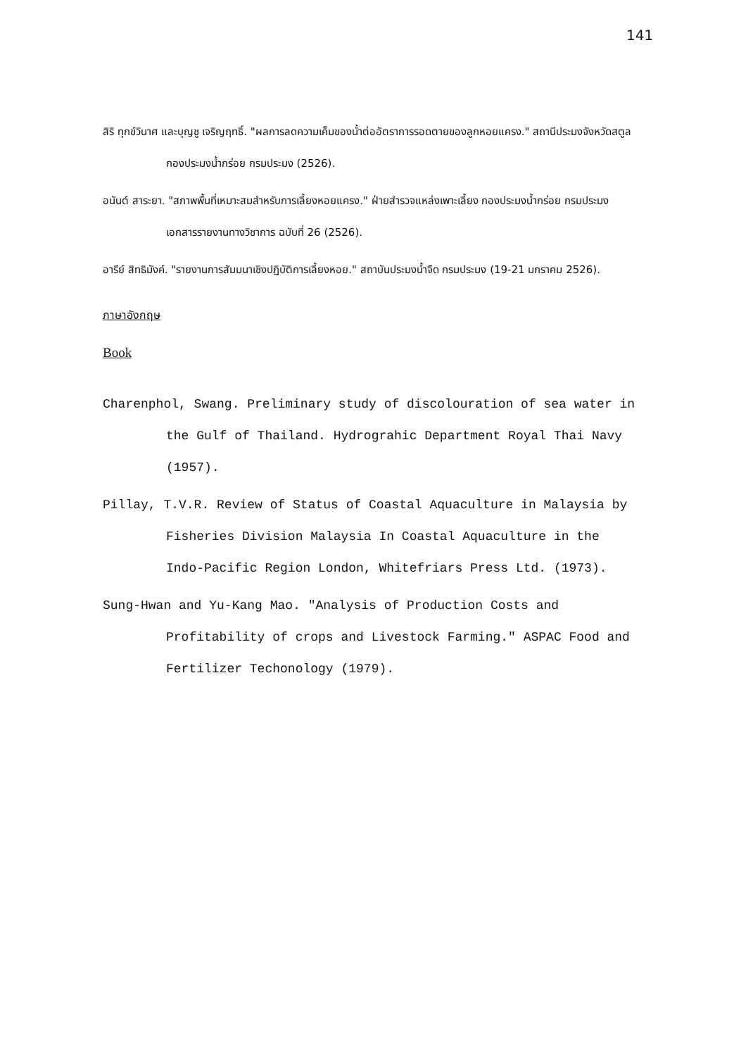141
สิริ ทุกข์วินาศ และบุญชู เจริญฤทธิ์. "ผลการลดความเค็มของน้ำต่ออัตราการรอดตายของลูกหอยแครง." สถานีประมงจังหวัดสตูล กองประมงน้ำกร่อย กรมประมง (2526).
อนันต์ สาระยา. "สภาพพื้นที่เหมาะสมสำหรับการเลี้ยงหอยแครง." ฝ่ายสำรวจแหล่งเพาะเลี้ยง กองประมงน้ำกร่อย กรมประมง เอกสารรายงานทางวิชาการ ฉบับที่ 26 (2526).
อารีย์ สิทธิมังค์. "รายงานการสัมมนาเชิงปฏิบัติการเลี้ยงหอย." สถาบันประมงน้ำจืด กรมประมง (19-21 มกราคม 2526).
ภาษาอังกฤษ
Book
Charenphol, Swang. Preliminary study of discolouration of sea water in the Gulf of Thailand. Hydrograhic Department Royal Thai Navy (1957).
Pillay, T.V.R. Review of Status of Coastal Aquaculture in Malaysia by Fisheries Division Malaysia In Coastal Aquaculture in the Indo-Pacific Region London, Whitefriars Press Ltd. (1973).
Sung-Hwan and Yu-Kang Mao. "Analysis of Production Costs and Profitability of crops and Livestock Farming." ASPAC Food and Fertilizer Techonology (1979).